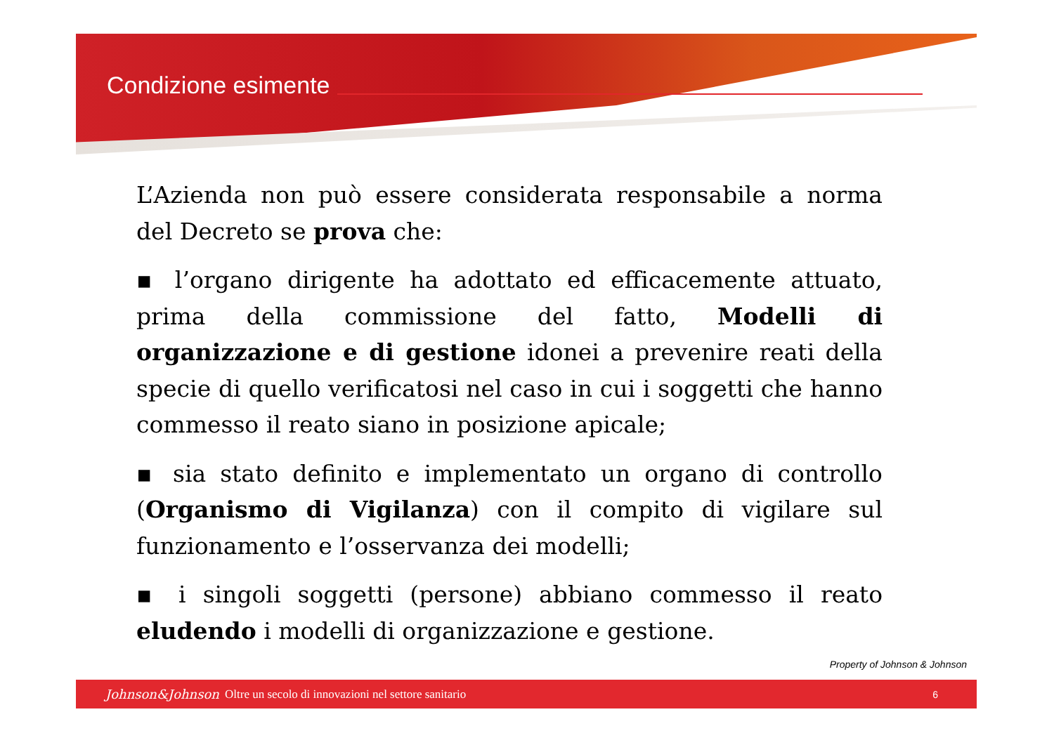Condizione esimente
L’Azienda non può essere considerata responsabile a norma del Decreto se prova che:
▪ l’organo dirigente ha adottato ed efficacemente attuato, prima della commissione del fatto, Modelli di organizzazione e di gestione idonei a prevenire reati della specie di quello verificatosi nel caso in cui i soggetti che hanno commesso il reato siano in posizione apicale;
▪ sia stato definito e implementato un organo di controllo (Organismo di Vigilanza) con il compito di vigilare sul funzionamento e l’osservanza dei modelli;
▪ i singoli soggetti (persone) abbiano commesso il reato eludendo i modelli di organizzazione e gestione.
Property of Johnson & Johnson
Johnson&Johnson Oltre un secolo di innovazioni nel settore sanitario 6